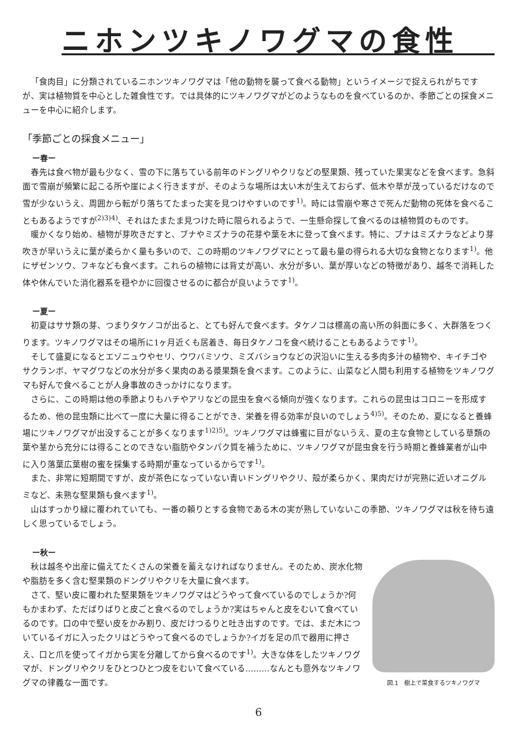ニホンツキノワグマの食性
「食肉目」に分類されているニホンツキノワグマは「他の動物を襲って食べる動物」というイメージで捉えられがちですが、実は植物質を中心とした雑食性です。では具体的にツキノワグマがどのようなものを食べているのか、季節ごとの採食メニューを中心に紹介します。
「季節ごとの採食メニュー」
ー春ー
春先は食べ物が最も少なく、雪の下に落ちている前年のドングリやクリなどの堅果類、残っていた果実などを食べます。急斜面で雪崩が頻繁に起こる所や崖によく行きますが、そのような場所は太い木が生えておらず、低木や草が茂っているだけなので雪が少ないうえ、周囲から転がり落ちてたまった実を見つけやすいのです<sup>1)</sup>。時には雪崩や寒さで死んだ動物の死体を食べることもあるようですが<sup>2)3)4)</sup>、それはたまたま見つけた時に限られるようで、一生懸命探して食べるのは植物質のものです。
暖かくなり始め、植物が芽吹きだすと、ブナやミズナラの花芽や葉を木に登って食べます。特に、ブナはミズナラなどより芽吹きが早いうえに葉が柔らかく量も多いので、この時期のツキノワグマにとって最も量の得られる大切な食物となります<sup>1)</sup>。他にザゼンソウ、フキなども食べます。これらの植物には背丈が高い、水分が多い、葉が厚いなどの特徴があり、越冬で消耗した体や休んでいた消化器系を穏やかに回復させるのに都合が良いようです<sup>1)</sup>。
ー夏ー
初夏はササ類の芽、つまりタケノコが出ると、とても好んで食べます。タケノコは標高の高い所の斜面に多く、大群落をつくります。ツキノワグマはその場所に1ヶ月近くも居着き、毎日タケノコを食べ続けることもあるようです<sup>1)</sup>。
そして盛夏になるとエゾニュウやセリ、ウワバミソウ、ミズバショウなどの沢沿いに生える多肉多汁の植物や、キイチゴやサクランボ、ヤマグワなどの水分が多く果肉のある漿果類を食べます。このように、山菜など人間も利用する植物をツキノワグマも好んで食べることが人身事故のきっかけになります。
さらに、この時期は他の季節よりもハチやアリなどの昆虫を食べる傾向が強くなります。これらの昆虫はコロニーを形成するため、他の昆虫類に比べて一度に大量に得ることができ、栄養を得る効率が良いのでしょう<sup>4)5)</sup>。そのため、夏になると養蜂場にツキノワグマが出没することが多くなります<sup>1)2)5)</sup>。ツキノワグマは蜂蜜に目がないうえ、夏の主な食物としている草類の葉や茎から充分には得ることのできない脂肪やタンパク質を補うために、ツキノワグマが昆虫食を行う時期と養蜂業者が山中に入り落葉広葉樹の蜜を採集する時期が重なっているからです<sup>1)</sup>。
また、非常に短期間ですが、皮が茶色になっていない青いドングリやクリ、殻が柔らかく、果肉だけが完熟に近いオニグルミなど、未熟な堅果類も食べます<sup>1)</sup>。
山はすっかり緑に覆われていても、一番の頼りとする食物である木の実が熟していないこの季節、ツキノワグマは秋を待ち遠しく思っているでしょう。
ー秋ー
秋は越冬や出産に備えてたくさんの栄養を蓄えなければなりません。そのため、炭水化物や脂肪を多く含む堅果類のドングリやクリを大量に食べます。
さて、堅い皮に覆われた堅果類をツキノワグマはどうやって食べているのでしょうか?何もかまわず、ただばりばりと皮ごと食べるのでしょうか?実はちゃんと皮をむいて食べているのです。口の中で堅い皮をかみ割り、皮だけつるりと吐き出すのです。では、まだ木についているイガに入ったクリはどうやって食べるのでしょうか?イガを足の爪で器用に押さえ、口と爪を使ってイガから実を分離してから食べるのです<sup>1)</sup>。大きな体をしたツキノワグマが、ドングリやクリをひとつひとつ皮をむいて食べている………なんとも意外なツキノワグマの律義な一面です。
図.1　樹上で菜食するツキノワグマ
6